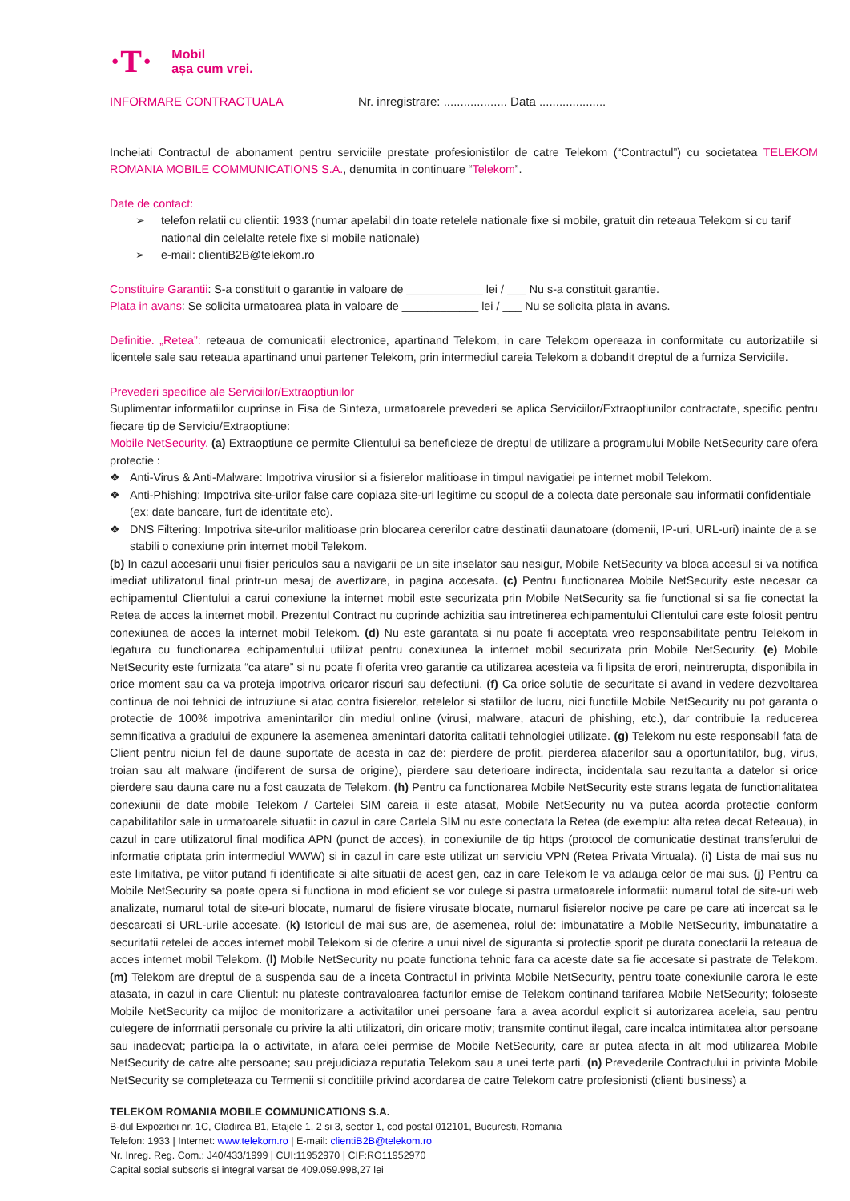·T·
Mobil
așa cum vrei.
INFORMARE CONTRACTUALA Nr. inregistrare: ................... Data ....................
Incheiati Contractul de abonament pentru serviciile prestate profesionistilor de catre Telekom (“Contractul”) cu societatea TELEKOM ROMANIA MOBILE COMMUNICATIONS S.A., denumita in continuare “Telekom”.
Date de contact:
➢ telefon relatii cu clientii: 1933 (numar apelabil din toate retelele nationale fixe si mobile, gratuit din reteaua Telekom si cu tarif national din celelalte retele fixe si mobile nationale)
➢ e-mail: clientiB2B@telekom.ro
Constituire Garantii: S-a constituit o garantie in valoare de ____________ lei / ___ Nu s-a constituit garantie.
Plata in avans: Se solicita urmatoarea plata in valoare de ____________ lei / ___ Nu se solicita plata in avans.
Definitie. „Retea”: reteaua de comunicatii electronice, apartinand Telekom, in care Telekom opereaza in conformitate cu autorizatiile si licentele sale sau reteaua apartinand unui partener Telekom, prin intermediul careia Telekom a dobandit dreptul de a furniza Serviciile.
Prevederi specifice ale Serviciilor/Extraoptiunilor
Suplimentar informatiilor cuprinse in Fisa de Sinteza, urmatoarele prevederi se aplica Serviciilor/Extraoptiunilor contractate, specific pentru fiecare tip de Serviciu/Extraoptiune:
Mobile NetSecurity. (a) Extraoptiune ce permite Clientului sa beneficieze de dreptul de utilizare a programului Mobile NetSecurity care ofera protectie :
❖ Anti-Virus & Anti-Malware: Impotriva virusilor si a fisierelor malitioase in timpul navigatiei pe internet mobil Telekom.
❖ Anti-Phishing: Impotriva site-urilor false care copiaza site-uri legitime cu scopul de a colecta date personale sau informatii confidentiale (ex: date bancare, furt de identitate etc).
❖ DNS Filtering: Impotriva site-urilor malitioase prin blocarea cererilor catre destinatii daunatoare (domenii, IP-uri, URL-uri) inainte de a se stabili o conexiune prin internet mobil Telekom.
(b) In cazul accesarii unui fisier periculos sau a navigarii pe un site inselator sau nesigur, Mobile NetSecurity va bloca accesul si va notifica imediat utilizatorul final printr-un mesaj de avertizare, in pagina accesata. (c) Pentru functionarea Mobile NetSecurity este necesar ca echipamentul Clientului a carui conexiune la internet mobil este securizata prin Mobile NetSecurity sa fie functional si sa fie conectat la Retea de acces la internet mobil. Prezentul Contract nu cuprinde achizitia sau intretinerea echipamentului Clientului care este folosit pentru conexiunea de acces la internet mobil Telekom. (d) Nu este garantata si nu poate fi acceptata vreo responsabilitate pentru Telekom in legatura cu functionarea echipamentului utilizat pentru conexiunea la internet mobil securizata prin Mobile NetSecurity. (e) Mobile NetSecurity este furnizata “ca atare” si nu poate fi oferita vreo garantie ca utilizarea acesteia va fi lipsita de erori, neintrerupta, disponibila in orice moment sau ca va proteja impotriva oricaror riscuri sau defectiuni. (f) Ca orice solutie de securitate si avand in vedere dezvoltarea continua de noi tehnici de intruziune si atac contra fisierelor, retelelor si statiilor de lucru, nici functiile Mobile NetSecurity nu pot garanta o protectie de 100% impotriva amenintarilor din mediul online (virusi, malware, atacuri de phishing, etc.), dar contribuie la reducerea semnificativa a gradului de expunere la asemenea amenintari datorita calitatii tehnologiei utilizate. (g) Telekom nu este responsabil fata de Client pentru niciun fel de daune suportate de acesta in caz de: pierdere de profit, pierderea afacerilor sau a oportunitatilor, bug, virus, troian sau alt malware (indiferent de sursa de origine), pierdere sau deterioare indirecta, incidentala sau rezultanta a datelor si orice pierdere sau dauna care nu a fost cauzata de Telekom. (h) Pentru ca functionarea Mobile NetSecurity este strans legata de functionalitatea conexiunii de date mobile Telekom / Cartelei SIM careia ii este atasat, Mobile NetSecurity nu va putea acorda protectie conform capabilitatilor sale in urmatoarele situatii: in cazul in care Cartela SIM nu este conectata la Retea (de exemplu: alta retea decat Reteaua), in cazul in care utilizatorul final modifica APN (punct de acces), in conexiunile de tip https (protocol de comunicatie destinat transferului de informatie criptata prin intermediul WWW) si in cazul in care este utilizat un serviciu VPN (Retea Privata Virtuala). (i) Lista de mai sus nu este limitativa, pe viitor putand fi identificate si alte situatii de acest gen, caz in care Telekom le va adauga celor de mai sus. (j) Pentru ca Mobile NetSecurity sa poate opera si functiona in mod eficient se vor culege si pastra urmatoarele informatii: numarul total de site-uri web analizate, numarul total de site-uri blocate, numarul de fisiere virusate blocate, numarul fisierelor nocive pe care pe care ati incercat sa le descarcati si URL-urile accesate. (k) Istoricul de mai sus are, de asemenea, rolul de: imbunatatire a Mobile NetSecurity, imbunatatire a securitatii retelei de acces internet mobil Telekom si de oferire a unui nivel de siguranta si protectie sporit pe durata conectarii la reteaua de acces internet mobil Telekom. (l) Mobile NetSecurity nu poate functiona tehnic fara ca aceste date sa fie accesate si pastrate de Telekom. (m) Telekom are dreptul de a suspenda sau de a inceta Contractul in privinta Mobile NetSecurity, pentru toate conexiunile carora le este atasata, in cazul in care Clientul: nu plateste contravaloarea facturilor emise de Telekom continand tarifarea Mobile NetSecurity; foloseste Mobile NetSecurity ca mijloc de monitorizare a activitatilor unei persoane fara a avea acordul explicit si autorizarea aceleia, sau pentru culegere de informatii personale cu privire la alti utilizatori, din oricare motiv; transmite continut ilegal, care incalca intimitatea altor persoane sau inadecvat; participa la o activitate, in afara celei permise de Mobile NetSecurity, care ar putea afecta in alt mod utilizarea Mobile NetSecurity de catre alte persoane; sau prejudiciaza reputatia Telekom sau a unei terte parti. (n) Prevederile Contractului in privinta Mobile NetSecurity se completeaza cu Termenii si conditiile privind acordarea de catre Telekom catre profesionisti (clienti business) a
TELEKOM ROMANIA MOBILE COMMUNICATIONS S.A.
B-dul Expozitiei nr. 1C, Cladirea B1, Etajele 1, 2 si 3, sector 1, cod postal 012101, Bucuresti, Romania
Telefon: 1933 | Internet: www.telekom.ro | E-mail: clientiB2B@telekom.ro
Nr. Inreg. Reg. Com.: J40/433/1999 | CUI:11952970 | CIF:RO11952970
Capital social subscris si integral varsat de 409.059.998,27 lei